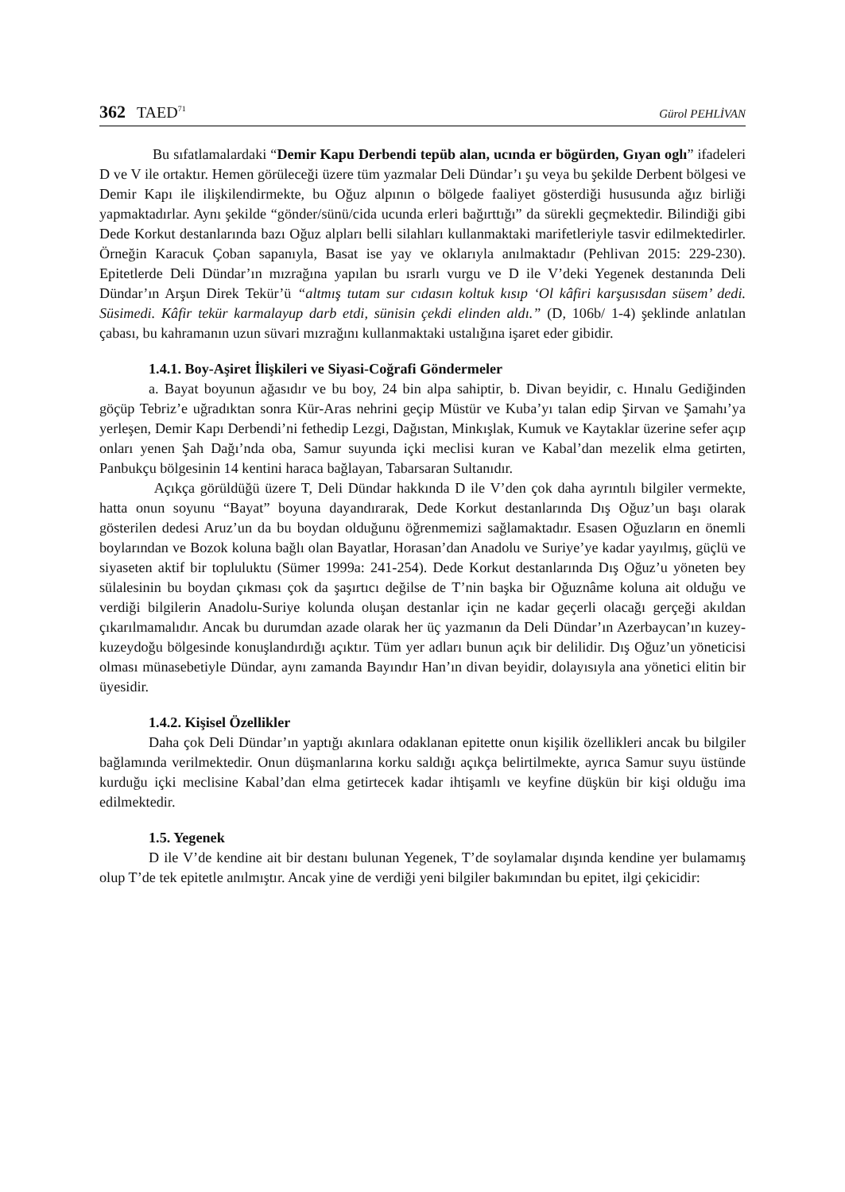362 TAED<sup>71</sup>
Gürol PEHLİVAN
Bu sıfatlamalardaki “Demir Kapu Derbendi tepüb alan, ucında er bögürden, Gıyan oglı” ifadeleri D ve V ile ortaktır. Hemen görüleceği üzere tüm yazmalar Deli Dündar’ı şu veya bu şekilde Derbent bölgesi ve Demir Kapı ile ilişkilendirmekte, bu Oğuz alpının o bölgede faaliyet gösterdiği hususunda ağız birliği yapmaktadırlar. Aynı şekilde “gönder/sünü/cida ucunda erleri bağırttığı” da sürekli geçmektedir. Bilindiği gibi Dede Korkut destanlarında bazı Oğuz alpları belli silahları kullanmaktaki marifetleriyle tasvir edilmektedirler. Örneğin Karacuk Çoban sapanıyla, Basat ise yay ve oklarıyla anılmaktadır (Pehlivan 2015: 229-230). Epitetlerde Deli Dündar’ın mızrağına yapılan bu ısrarlı vurgu ve D ile V’deki Yegenek destanında Deli Dündar’ın Arşun Direk Tekür’ü “altmış tutam sur cıdasın koltuk kısıp ‘Ol kâfiri karşusısdan süsem’ dedi. Süsimedi. Kâfir tekür karmalayup darb etdi, sünisin çekdi elinden aldı.” (D, 106b/ 1-4) şeklinde anlatılan çabası, bu kahramanın uzun süvari mızrağını kullanmaktaki ustalığına işaret eder gibidir.
1.4.1. Boy-Aşiret İlişkileri ve Siyasi-Coğrafi Göndermeler
a. Bayat boyunun ağasıdır ve bu boy, 24 bin alpa sahiptir, b. Divan beyidir, c. Hınalu Gediğinden göçüp Tebriz’e uğradıktan sonra Kür-Aras nehrini geçip Müstür ve Kuba’yı talan edip Şirvan ve Şamahı’ya yerleşen, Demir Kapı Derbendi’ni fethedip Lezgi, Dağıstan, Minkışlak, Kumuk ve Kaytaklar üzerine sefer açıp onları yenen Şah Dağı’nda oba, Samur suyunda içki meclisi kuran ve Kabal’dan mezelik elma getirten, Panbukçu bölgesinin 14 kentini haraca bağlayan, Tabarsaran Sultanıdır.
Açıkça görüldüğü üzere T, Deli Dündar hakkında D ile V’den çok daha ayrıntılı bilgiler vermekte, hatta onun soyunu “Bayat” boyuna dayandırarak, Dede Korkut destanlarında Dış Oğuz’un başı olarak gösterilen dedesi Aruz’un da bu boydan olduğunu öğrenmemizi sağlamaktadır. Esasen Oğuzların en önemli boylarından ve Bozok koluna bağlı olan Bayatlar, Horasan’dan Anadolu ve Suriye’ye kadar yayılmış, güçlü ve siyaseten aktif bir topluluktu (Sümer 1999a: 241-254). Dede Korkut destanlarında Dış Oğuz’u yöneten bey sülalesinin bu boydan çıkması çok da şaşırtıcı değilse de T’nin başka bir Oğuznâme koluna ait olduğu ve verdiği bilgilerin Anadolu-Suriye kolunda oluşan destanlar için ne kadar geçerli olacağı gerçeği akıldan çıkarılmamalıdır. Ancak bu durumdan azade olarak her üç yazmanın da Deli Dündar’ın Azerbaycan’ın kuzey-kuzeydoğu bölgesinde konuşlandırdığı açıktır. Tüm yer adları bunun açık bir delilidir. Dış Oğuz’un yöneticisi olması münasebetiyle Dündar, aynı zamanda Bayındır Han’ın divan beyidir, dolayısıyla ana yönetici elitin bir üyesidir.
1.4.2. Kişisel Özellikler
Daha çok Deli Dündar’ın yaptığı akınlara odaklanan epitette onun kişilik özellikleri ancak bu bilgiler bağlamında verilmektedir. Onun düşmanlarına korku saldığı açıkça belirtilmekte, ayrıca Samur suyu üstünde kurduğu içki meclisine Kabal’dan elma getirtecek kadar ihtişamlı ve keyfine düşkün bir kişi olduğu ima edilmektedir.
1.5. Yegenek
D ile V’de kendine ait bir destanı bulunan Yegenek, T’de soylamalar dışında kendine yer bulamamış olup T’de tek epitetle anılmıştır. Ancak yine de verdiği yeni bilgiler bakımından bu epitet, ilgi çekicidir: